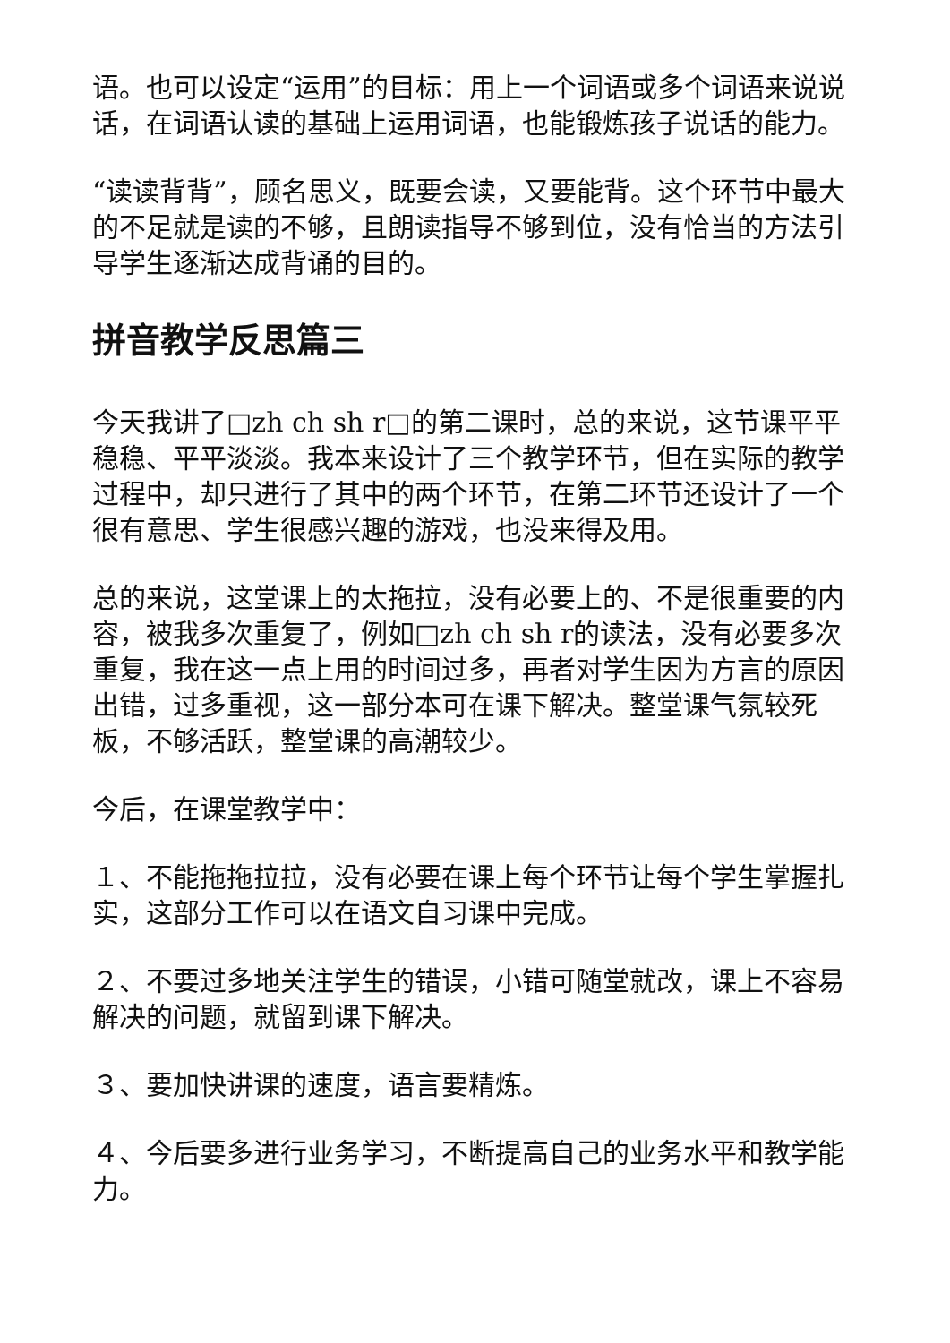语。也可以设定“运用”的目标：用上一个词语或多个词语来说说话，在词语认读的基础上运用词语，也能锻炼孩子说话的能力。
“读读背背”，顾名思义，既要会读，又要能背。这个环节中最大的不足就是读的不够，且朗读指导不够到位，没有恰当的方法引导学生逐渐达成背诵的目的。
拼音教学反思篇三
今天我讲了□zh ch sh r□的第二课时，总的来说，这节课平平稳稳、平平淡淡。我本来设计了三个教学环节，但在实际的教学过程中，却只进行了其中的两个环节，在第二环节还设计了一个很有意思、学生很感兴趣的游戏，也没来得及用。
总的来说，这堂课上的太拖拉，没有必要上的、不是很重要的内容，被我多次重复了，例如□zh ch sh r的读法，没有必要多次重复，我在这一点上用的时间过多，再者对学生因为方言的原因出错，过多重视，这一部分本可在课下解决。整堂课气氛较死板，不够活跃，整堂课的高潮较少。
今后，在课堂教学中：
１、不能拖拖拉拉，没有必要在课上每个环节让每个学生掌握扎实，这部分工作可以在语文自习课中完成。
２、不要过多地关注学生的错误，小错可随堂就改，课上不容易解决的问题，就留到课下解决。
３、要加快讲课的速度，语言要精炼。
４、今后要多进行业务学习，不断提高自己的业务水平和教学能力。